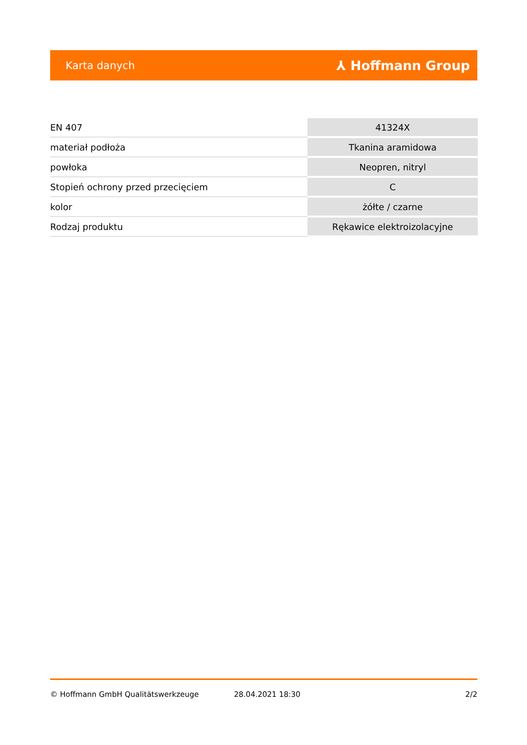Karta danych ⅄ Hoffmann Group
| EN 407 | 41324X |
| materiał podłoża | Tkanina aramidowa |
| powłoka | Neopren, nitryl |
| Stopień ochrony przed przecięciem | C |
| kolor | żółte / czarne |
| Rodzaj produktu | Rękawice elektroizolacyjne |
© Hoffmann GmbH Qualitätswerkzeuge 28.04.2021 18:30 2/2